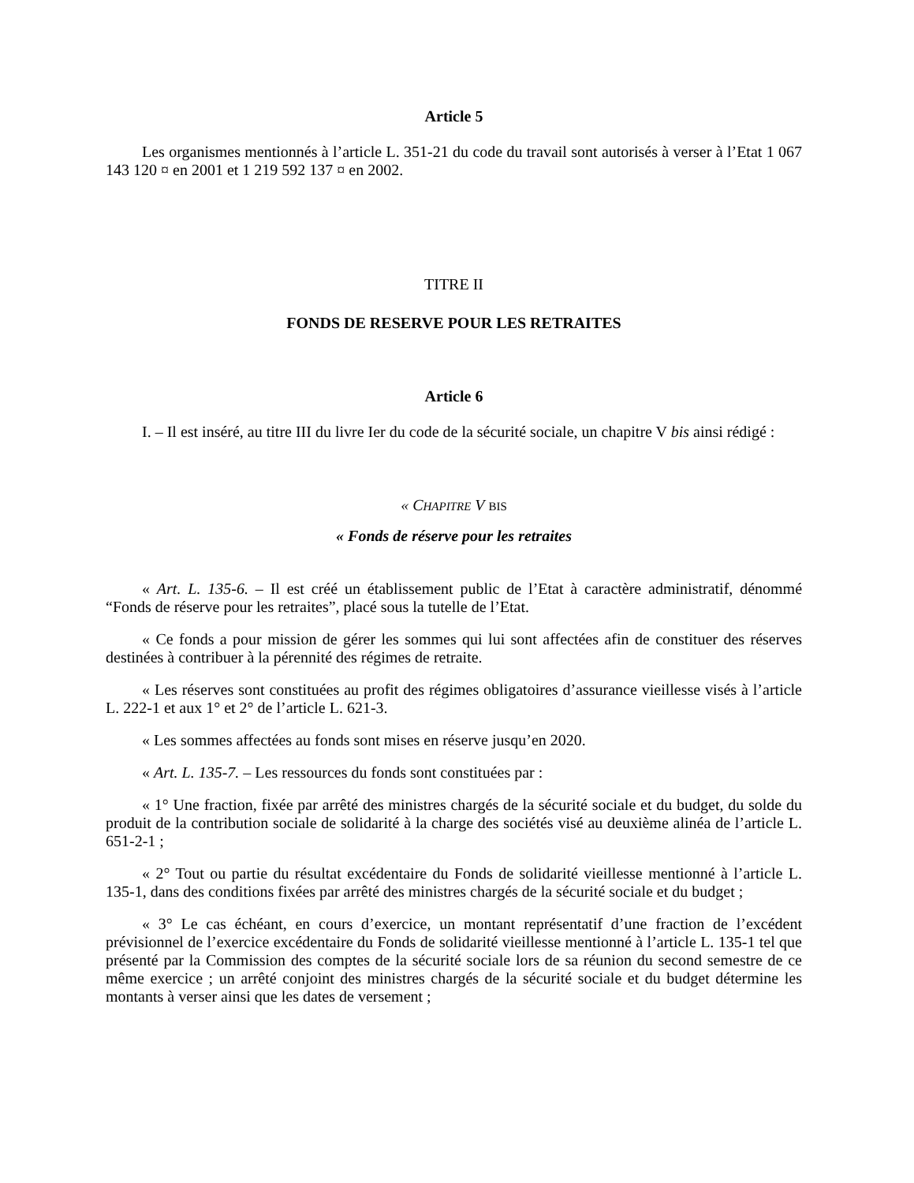Article 5
Les organismes mentionnés à l’article L. 351-21 du code du travail sont autorisés à verser à l’Etat 1 067 143 120 ¤ en 2001 et 1 219 592 137 ¤ en 2002.
TITRE II
FONDS DE RESERVE POUR LES RETRAITES
Article 6
I. – Il est inséré, au titre III du livre Ier du code de la sécurité sociale, un chapitre V bis ainsi rédigé :
« CHAPITRE V BIS
« Fonds de réserve pour les retraites
« Art. L. 135-6. – Il est créé un établissement public de l’Etat à caractère administratif, dénommé “Fonds de réserve pour les retraites”, placé sous la tutelle de l’Etat.
« Ce fonds a pour mission de gérer les sommes qui lui sont affectées afin de constituer des réserves destinées à contribuer à la pérennité des régimes de retraite.
« Les réserves sont constituées au profit des régimes obligatoires d’assurance vieillesse visés à l’article L. 222-1 et aux 1° et 2° de l’article L. 621-3.
« Les sommes affectées au fonds sont mises en réserve jusqu’en 2020.
« Art. L. 135-7. – Les ressources du fonds sont constituées par :
« 1° Une fraction, fixée par arrêté des ministres chargés de la sécurité sociale et du budget, du solde du produit de la contribution sociale de solidarité à la charge des sociétés visé au deuxième alinéa de l’article L. 651-2-1 ;
« 2° Tout ou partie du résultat excédentaire du Fonds de solidarité vieillesse mentionné à l’article L. 135-1, dans des conditions fixées par arrêté des ministres chargés de la sécurité sociale et du budget ;
« 3° Le cas échéant, en cours d’exercice, un montant représentatif d’une fraction de l’excédent prévisionnel de l’exercice excédentaire du Fonds de solidarité vieillesse mentionné à l’article L. 135-1 tel que présenté par la Commission des comptes de la sécurité sociale lors de sa réunion du second semestre de ce même exercice ; un arrêté conjoint des ministres chargés de la sécurité sociale et du budget détermine les montants à verser ainsi que les dates de versement ;